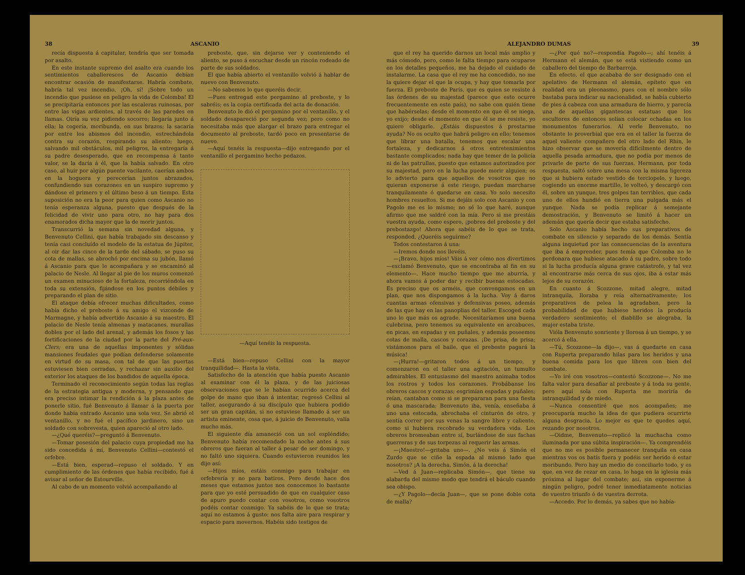38 ASCANIO
recía dispuesta á capitular, tendría que ser tomada por asalto.
En este instante supremo del asalto era cuando los sentimientos caballerescos de Ascanio debían encontrar ocasión de manifestarse. Habría combate, habría tal vez incendio. ¡Oh, sí! ¡Sobre todo un incendio que pusiese en peligro la vida de Colomba! El se precipitaría entonces por las escaleras ruinosas, por entre las vigas ardientes, al través de las paredes en llamas. Oiría su voz pidiendo socorro; llegaría junto á ella; la cogería, moribunda, en sus brazos; la sacaría por entre los abismos del incendio, estrechándola contra su corazón, respirando su aliento; luego, salvando mil obstáculos, mil peligros, la entregaría á su padre desesperado, que en recompensa á tanto valor, se la daría á él, que la había salvado. En otro caso, al huir por algún puente vacilante, caerían ambos en la hoguera y perecerían juntos abrazados, confundiendo sus corazones en un suspiro supremo y dándose el primero y el último beso á un tiempo. Esta suposición no era la peor para quien como Ascanio no tenía esperanza alguna, puesto que después de la felicidad de vivir uno para otro, no hay para dos enamorados dicha mayor que la de morir juntos.
Transcurrió la semana sin novedad alguna, y Benvenuto Cellini, que había trabajado sin descanso y tenía casi concluído el modelo de la estatua de Júpiter, al oir dar las cinco de la tarde del sábado, se puso su cota de mallas, se abrochó por encima su jubón, llamó á Ascanio para que le acompañara y se encaminó al palacio de Nesle. Al llegar al pie de los muros comenzó un examen minucioso de la fortaleza, recorriéndola en toda su extensión, fijándose en los puntos débiles y preparando el plan de sitio.
El ataque debía ofrecer muchas dificultades, como había dicho el preboste á su amigo el vizconde de Marmagne, y había advertido Ascanio á su maestro. El palacio de Nesle tenía almenas y matacanes, murallas dobles por el lado del arenal, y además los fosos y las fortificaciones de la ciudad por la parte del Pré-aux-Clers; era una de aquellas imponentes y sólidas mansiones feudales que podían defenderse solamente en virtud de su masa, con tal de que las puertas estuviesen bien cerradas, y rechazar sin auxilio del exterior los ataques de los bandidos de aquella época.
Terminado el reconocimiento según todas las reglas de la estrategia antigua y moderna, y pensando que era preciso intimar la rendición á la plaza antes de ponerle sitio, fué Benvenuto á llamar á la puerta por donde había entrado Ascanio una sola vez. Se abrió el ventanillo, y no fué el pacífico jardinero, sino un soldado con sobrevesta, quien apareció al otro lado.
—¿Qué queréis?—preguntó á Benvenuto.
—Tomar posesión del palacio cuya propiedad me ha sido concedida á mí, Benvenuto Cellini—contestó el orfebre.
—Está bien, esperad—repuso el soldado. Y en cumplimiento de las órdenes que había recibido, fué á avisar al señor de Estourville.
Al cabo de un momento volvió acompañando al
preboste, que, sin dejarse ver y conteniendo el aliento, se puso á escuchar desde un rincón rodeado de parte de sus soldados.
El que había abierto el ventanillo volvió á hablar de nuevo con Benvenuto.
—No sabemos lo que queréis decir.
—Pues entregad este pergamino al preboste, y lo sabréis; es la copia certificada del acta de donación.
Benvenuto le dió el pergamino por el ventanillo, y el soldado desapareció por segunda vez; pero como no necesitaba más que alargar el brazo para entregar el documento al preboste, tardó poco en presentarse de nuevo.
—Aquí tenéis la respuesta—dijo entregando por el ventanillo el pergamino hecho pedazos.
—Aquí tenéis la respuesta.
—Está bien—repuso Cellini con la mayor tranquilidad—. Hasta la vista.
Satisfecho de la atención que había puesto Ascanio al examinar con él la plaza, y de las juiciosas observaciones que se le habían ocurrido acerca del golpe de mano que iban á intentar, regresó Cellini al taller, asegurando á su discípulo que hubiera podido ser un gran capitán, si no estuviese llamado á ser un artista eminente, cosa que, á juicio de Benvenuto, valía mucho más.
El siguiente día amaneció con un sol espléndido; Benvenuto había recomendado la noche antes á sus obreros que fueran al taller á pesar de ser domingo, y no faltó uno siquiera. Cuando estuvieron reunidos les dijo así:
—Hijos míos, estáis conmigo para trabajar en orfebrería y no para batiros. Pero desde hace dos meses que estamos juntos nos conocemos lo bastante para que yo esté persuadido de que en cualquier caso de apuro puedo contar con vosotros, como vosotros podéis contar conmigo. Ya sabéis de lo que se trata; aquí no estamos á gusto: nos falta aire para respirar y espacio para movernos. Habéis sido testigos de
ALEJANDRO DUMAS 39
que el rey ha querido darnos un local más amplio y más cómodo, pero, como le falta tiempo para ocuparse en los detalles pequeños, me ha dejado el cuidado de instalarme. La casa que el rey me ha concedido, no me la quiere dejar el que la ocupa, y hay que tomarla por fuerza. El preboste de París, que es quien se resiste á las órdenes de su majestad (parece que esto ocurre frecuentemente en este país), no sabe con quién tiene que habérselas; desde el momento en que él se niega, yo exijo; desde el momento en que él se me resiste, yo quiero obligarle. ¿Estáis dispuestos á prestarme ayuda? No os oculto que habrá peligro en ello; tenemos que librar una batalla, tenemos que escalar una fortaleza, y dedicarnos á otros entretenimientos bastante complicados; nada hay que temer de la policía ni de las patrullas, puesto que estamos autorizados por su majestad, pero en la lucha puede morir alguien; os lo advierto para que aquellos de vosotros que no quieran exponerse á este riesgo, puedan marcharse tranquilamente ó quedarse en casa. Yo solo necesito hombres resueltos. Si me dejáis solo con Ascanio y con Pagolo me es lo mismo; no sé lo que haré, aunque afirmo que me saldré con la mía. Pero si me prestáis vuestra ayuda, como espero, ¡pobres del preboste y del prebostazgo! Ahora que sabéis de lo que se trata, responded. ¿Queréis seguirme?
Todos contestaron á una:
—Iremos donde nos llevéis.
—¡Bravo, hijos míos! Váis á ver cómo nos divertimos—exclamó Benvenuto, que se encontraba al fin en su elemento—. Hace mucho tiempo que me aburría, y ahora vamos á poder dar y recibir buenas estocadas. Es preciso que os arméis, que convengamos en un plan, que nos dispongamos á la lucha. Voy á daros cuantas armas ofensivas y defensivas poseo, además de las que hay en las panoplias del taller. Escoged cada uno lo que más os agrade. Necesitaríamos una buena culebrina, pero tenemos su equivalente en arcabuces, en picas, en espadas y en puñales, y además poseemos cotas de malla, cascos y corazas. ¡De prisa, de prisa; vistámonos para el baile, que el preboste pagará la música!
—¡Hurra!—gritaron todos á un tiempo, y comenzaron en el taller una agitación, un tumulto admirables. El entusiasmo del maestro animaba todos los rostros y todos los corazones. Probábanse los obreros cascos y corazas; esgrimían espadas y puñales; reían, cantaban como si se prepararan para una fiesta ó una mascarada; Benvenuto iba, venía, enseñaba á uno una estocada, abrochaba el cinturón de otro, y sentía correr por sus venas la sangre libre y caliente, como si hubiera recobrado su verdadera vida. Los obreros bromeaban entre sí, burlándose de sus fachas guerreras y de sus torpezas al requerir las armas.
—¡Maestro!—gritaba uno—. ¿No veis á Simón el Zurdo que se ciñe la espada al mismo lado que nosotros? ¡A la derecha, Simón, á la derecha!
—Ved á Juan—replicaba Simón—, que tiene su alabarda del mismo modo que tendrá el báculo cuando sea obispo.
—¿Y Pagolo—decía Juan—, que se pone doble cota de malla?
—¿Por qué no?—respondía Pagolo—; ahí tenéis á Hermann el alemán, que se está vistiendo como un caballero del tiempo de Barbarroja.
En efecto, el que acababa de ser designado con el apelativo de Hermann el alemán, epíteto que en realidad era un pleonasmo, pues con el nombre sólo bastaba para indicar su nacionalidad, se había cubierto de pies á cabeza con una armadura de hierro, y parecía una de aquellas gigantescas estatuas que los escultores de entonces solían colocar echadas en los monumentos funerarios. Al verle Benvenuto, no obstante lo proverbial que era en el taller la fuerza de aquel valiente compañero del otro lado del Rhin, le hizo observar que se movería difícilmente dentro de aquella pesada armadura, que no podía por menos de privarle de parte de sus fuerzas. Hermann, por toda respuesta, saltó sobre una mesa con la misma ligereza que si hubiera estado vestido de terciopelo, y luego, cogiendo un enorme martillo, le volteó, y descargó con él, sobre un yunque, tres golpes tan terribles, que cada uno de ellos hundió en tierra una pulgada más el yunque. Nada se podía replicar á semejante demostración, y Benvenuto se limitó á hacer un ademán que quería decir que estaba satisfecho.
Solo Ascanio había hecho sus preparativos de combate en silencio y separado de los demás. Sentía alguna inquietud por las consecuencias de la aventura que iba á emprender, pues temía que Colomba no le perdonara que hubiese atacado á su padre, sobre todo si la lucha producía alguna grave catástrofe, y tal vez al encontrarse más cerca de sus ojos, iba á estar más lejos de su corazón.
En cuanto á Scozzone, mitad alegre, mitad intranquila, lloraba y reía alternativamente; los preparativos de pelea la agradaban, pero la probabilidad de que hubiese heridos la producía verdadero sentimiento; el diablillo se alegraba, la mujer estaba triste.
Vióla Benvenuto sonriente y llorosa á un tiempo, y se acercó á ella.
—Tú, Scozzone—la dijo—, vas á quedarte en casa con Ruperta preparando hilas para los heridos y una buena comida para los que libren con bien del combate.
—Yo iré con vosotros—contestó Scozzone—. No me falta valor para desafiar al preboste y á toda su gente, pero aquí sola con Ruperta me moriría de intranquilidad y de miedo.
—Nunca consentiré que nos acompañes; me preocuparía mucho la idea de que pudiera ocurrirte alguna desgracia. Lo mejor es que te quedes aquí, rezando por nosotros.
—Oidme, Benvenuto—replicó la muchacha como iluminada por una súbita inspiración—. Ya comprendéis que no me es posible permanecer tranquila en casa mientras vos os batís fuera y podéis ser herido ó estar moribundo. Pero hay un medio de conciliarlo todo, y es que, en vez de rezar en casa, lo haga en la iglesia más próxima al lugar del combate; así, sin exponerme á ningún peligro, podré tener inmediatamente noticias de vuestro triunfo ó de vuestra derrota.
—Accedo. Por lo demás, ya sabes que no había-